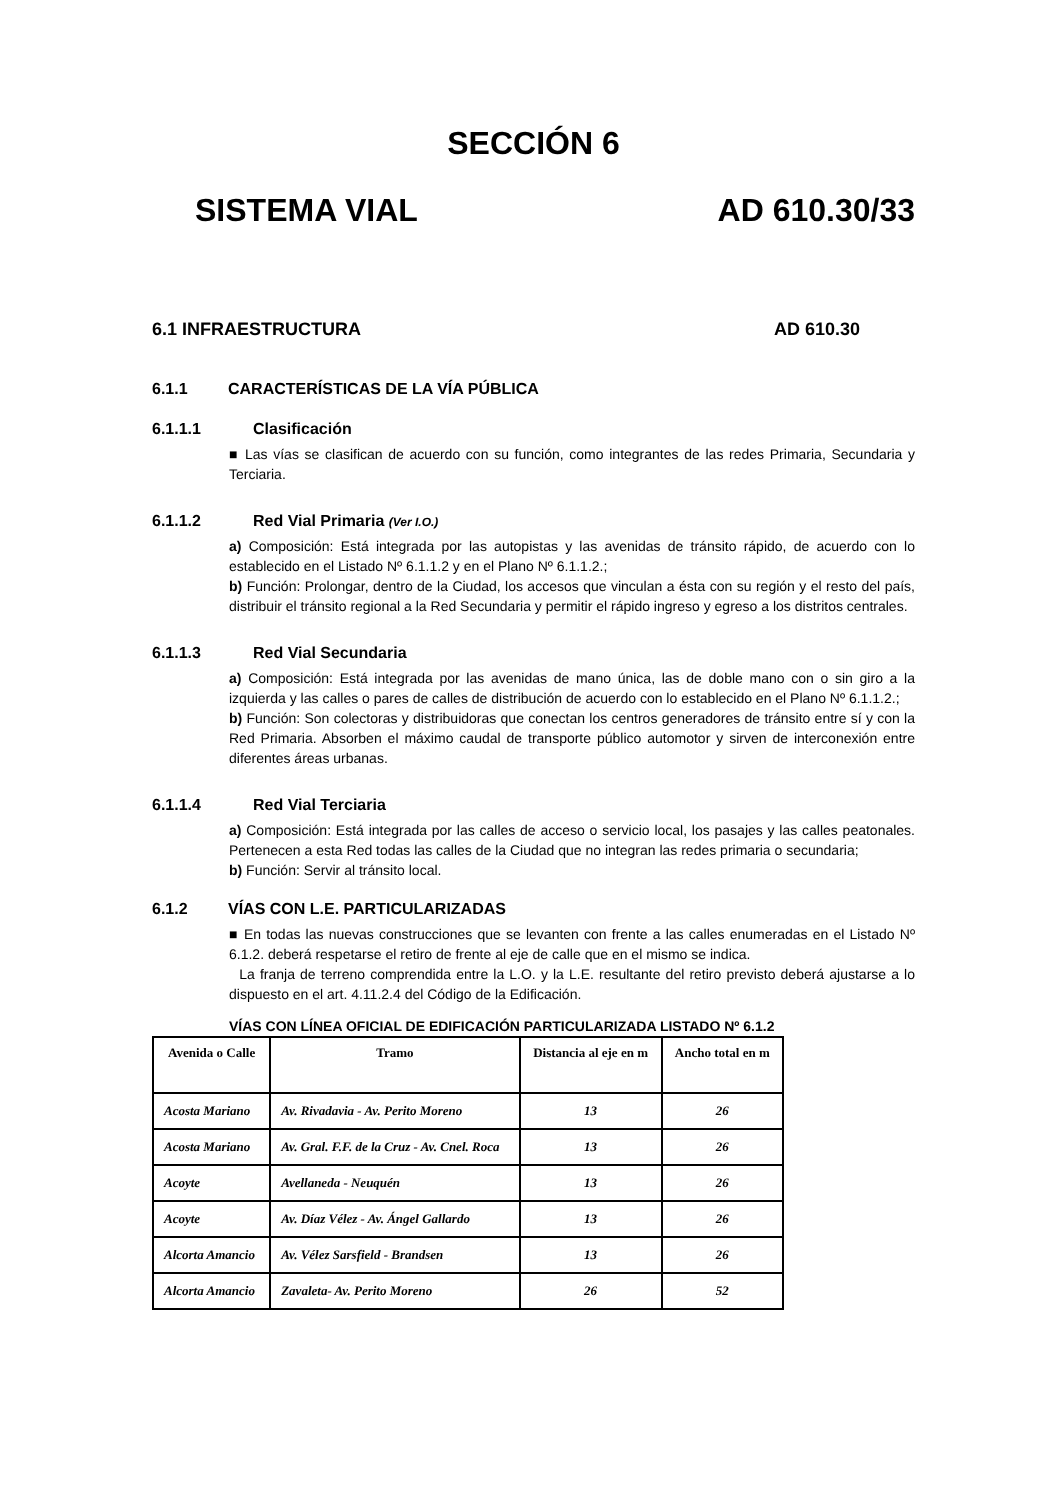SECCIÓN 6
SISTEMA VIAL AD 610.30/33
6.1 INFRAESTRUCTURA AD 610.30
6.1.1 CARACTERÍSTICAS DE LA VÍA PÚBLICA
6.1.1.1 Clasificación
■ Las vías se clasifican de acuerdo con su función, como integrantes de las redes Primaria, Secundaria y Terciaria.
6.1.1.2 Red Vial Primaria (Ver I.O.)
a) Composición: Está integrada por las autopistas y las avenidas de tránsito rápido, de acuerdo con lo establecido en el Listado Nº 6.1.1.2 y en el Plano Nº 6.1.1.2.;
b) Función: Prolongar, dentro de la Ciudad, los accesos que vinculan a ésta con su región y el resto del país, distribuir el tránsito regional a la Red Secundaria y permitir el rápido ingreso y egreso a los distritos centrales.
6.1.1.3 Red Vial Secundaria
a) Composición: Está integrada por las avenidas de mano única, las de doble mano con o sin giro a la izquierda y las calles o pares de calles de distribución de acuerdo con lo establecido en el Plano Nº 6.1.1.2.;
b) Función: Son colectoras y distribuidoras que conectan los centros generadores de tránsito entre sí y con la Red Primaria. Absorben el máximo caudal de transporte público automotor y sirven de interconexión entre diferentes áreas urbanas.
6.1.1.4 Red Vial Terciaria
a) Composición: Está integrada por las calles de acceso o servicio local, los pasajes y las calles peatonales. Pertenecen a esta Red todas las calles de la Ciudad que no integran las redes primaria o secundaria;
b) Función: Servir al tránsito local.
6.1.2 VÍAS CON L.E. PARTICULARIZADAS
■ En todas las nuevas construcciones que se levanten con frente a las calles enumeradas en el Listado Nº 6.1.2. deberá respetarse el retiro de frente al eje de calle que en el mismo se indica.
La franja de terreno comprendida entre la L.O. y la L.E. resultante del retiro previsto deberá ajustarse a lo dispuesto en el art. 4.11.2.4 del Código de la Edificación.
VÍAS CON LÍNEA OFICIAL DE EDIFICACIÓN PARTICULARIZADA LISTADO Nº 6.1.2
| Avenida o Calle | Tramo | Distancia al eje en m | Ancho total en m |
| --- | --- | --- | --- |
| Acosta Mariano | Av. Rivadavia - Av. Perito Moreno | 13 | 26 |
| Acosta Mariano | Av. Gral. F.F. de la Cruz - Av. Cnel. Roca | 13 | 26 |
| Acoyte | Avellaneda - Neuquén | 13 | 26 |
| Acoyte | Av. Díaz Vélez - Av. Ángel Gallardo | 13 | 26 |
| Alcorta Amancio | Av. Vélez Sarsfield - Brandsen | 13 | 26 |
| Alcorta Amancio | Zavaleta- Av. Perito Moreno | 26 | 52 |